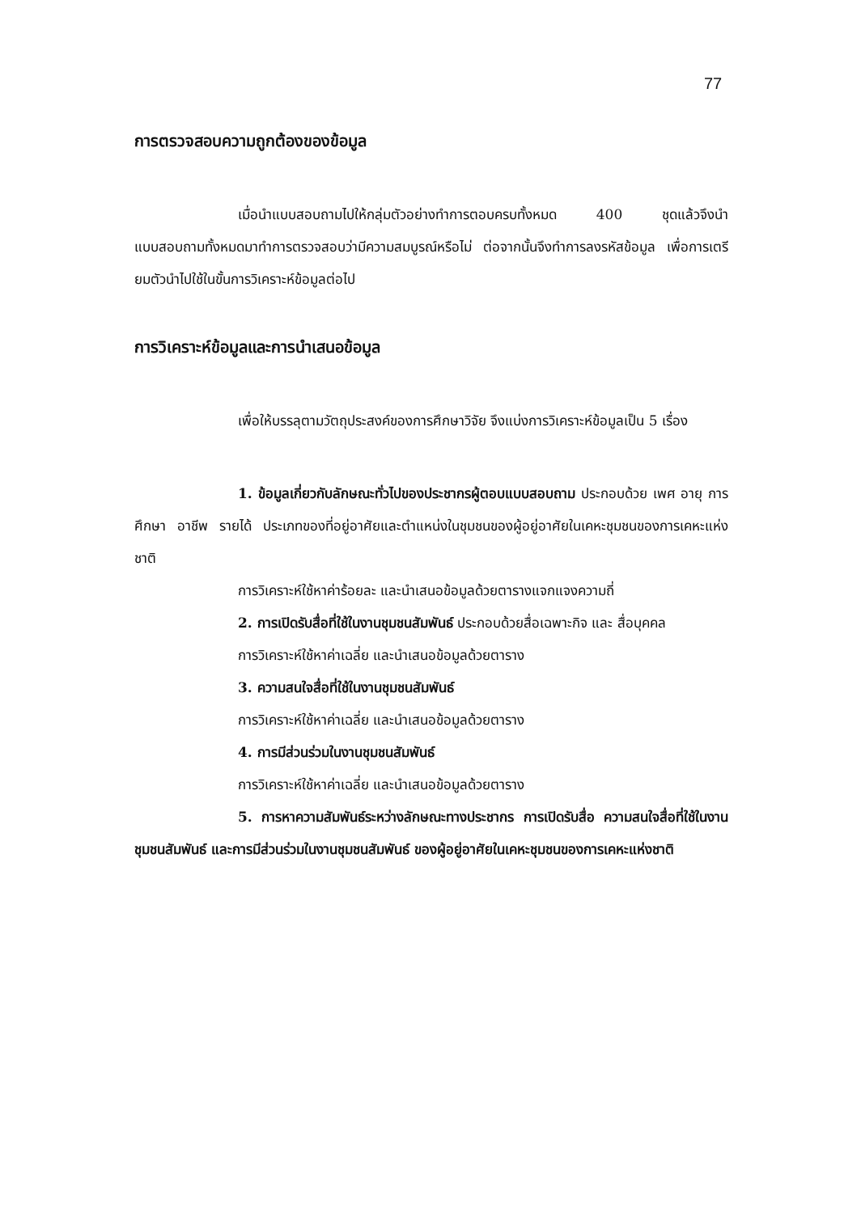77
การตรวจสอบความถูกต้องของข้อมูล
เมื่อนำแบบสอบถามไปให้กลุ่มตัวอย่างทำการตอบครบทั้งหมด 400 ชุดแล้วจึงนำแบบสอบถามทั้งหมดมาทำการตรวจสอบว่ามีความสมบูรณ์หรือไม่ ต่อจากนั้นจึงทำการลงรหัสข้อมูล เพื่อการเตรียมตัวนำไปใช้ในขั้นการวิเคราะห์ข้อมูลต่อไป
การวิเคราะห์ข้อมูลและการนำเสนอข้อมูล
เพื่อให้บรรลุตามวัตถุประสงค์ของการศึกษาวิจัย จึงแบ่งการวิเคราะห์ข้อมูลเป็น 5 เรื่อง
1. ข้อมูลเกี่ยวกับลักษณะทั่วไปของประชากรผู้ตอบแบบสอบถาม ประกอบด้วย เพศ อายุ การศึกษา อาชีพ รายได้ ประเภทของที่อยู่อาศัยและตำแหน่งในชุมชนของผู้อยู่อาศัยในเคหะชุมชนของการเคหะแห่งชาติ
การวิเคราะห์ใช้หาค่าร้อยละ และนำเสนอข้อมูลด้วยตารางแจกแจงความถี่
2. การเปิดรับสื่อที่ใช้ในงานชุมชนสัมพันธ์ ประกอบด้วยสื่อเฉพาะกิจ และ สื่อบุคคล
การวิเคราะห์ใช้หาค่าเฉลี่ย และนำเสนอข้อมูลด้วยตาราง
3. ความสนใจสื่อที่ใช้ในงานชุมชนสัมพันธ์
การวิเคราะห์ใช้หาค่าเฉลี่ย และนำเสนอข้อมูลด้วยตาราง
4. การมีส่วนร่วมในงานชุมชนสัมพันธ์
การวิเคราะห์ใช้หาค่าเฉลี่ย และนำเสนอข้อมูลด้วยตาราง
5. การหาความสัมพันธ์ระหว่างลักษณะทางประชากร การเปิดรับสื่อ ความสนใจสื่อที่ใช้ในงานชุมชนสัมพันธ์ และการมีส่วนร่วมในงานชุมชนสัมพันธ์ ของผู้อยู่อาศัยในเคหะชุมชนของการเคหะแห่งชาติ